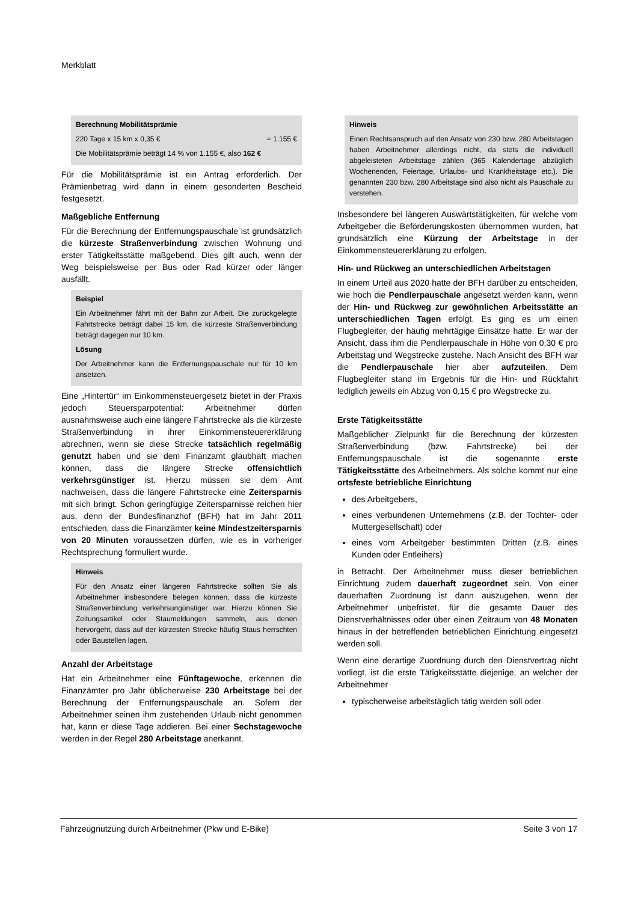Merkblatt
Berechnung Mobilitätsprämie
220 Tage x 15 km x 0,35 € = 1.155 €
Die Mobilitätsprämie beträgt 14 % von 1.155 €, also 162 €
Für die Mobilitätsprämie ist ein Antrag erforderlich. Der Prämienbetrag wird dann in einem gesonderten Bescheid festgesetzt.
Maßgebliche Entfernung
Für die Berechnung der Entfernungspauschale ist grundsätzlich die kürzeste Straßenverbindung zwischen Wohnung und erster Tätigkeitsstätte maßgebend. Dies gilt auch, wenn der Weg beispielsweise per Bus oder Rad kürzer oder länger ausfällt.
Beispiel
Ein Arbeitnehmer fährt mit der Bahn zur Arbeit. Die zurückgelegte Fahrtstrecke beträgt dabei 15 km, die kürzeste Straßenverbindung beträgt dagegen nur 10 km.
Lösung
Der Arbeitnehmer kann die Entfernungspauschale nur für 10 km ansetzen.
Eine „Hintertür“ im Einkommensteuergesetz bietet in der Praxis jedoch Steuersparpotential: Arbeitnehmer dürfen ausnahmsweise auch eine längere Fahrtstrecke als die kürzeste Straßenverbindung in ihrer Einkommensteuererklärung abrechnen, wenn sie diese Strecke tatsächlich regelmäßig genutzt haben und sie dem Finanzamt glaubhaft machen können, dass die längere Strecke offensichtlich verkehrsgünstiger ist. Hierzu müssen sie dem Amt nachweisen, dass die längere Fahrtstrecke eine Zeitersparnis mit sich bringt. Schon geringfügige Zeitersparnisse reichen hier aus, denn der Bundesfinanzhof (BFH) hat im Jahr 2011 entschieden, dass die Finanzämter keine Mindestzeitersparnis von 20 Minuten voraussetzen dürfen, wie es in vorheriger Rechtsprechung formuliert wurde.
Hinweis
Für den Ansatz einer längeren Fahrtstrecke sollten Sie als Arbeitnehmer insbesondere belegen können, dass die kürzeste Straßenverbindung verkehrsungünstiger war. Hierzu können Sie Zeitungsartikel oder Staumeldungen sammeln, aus denen hervorgeht, dass auf der kürzesten Strecke häufig Staus herrschten oder Baustellen lagen.
Anzahl der Arbeitstage
Hat ein Arbeitnehmer eine Fünftagewoche, erkennen die Finanzämter pro Jahr üblicherweise 230 Arbeitstage bei der Berechnung der Entfernungspauschale an. Sofern der Arbeitnehmer seinen ihm zustehenden Urlaub nicht genommen hat, kann er diese Tage addieren. Bei einer Sechstagewoche werden in der Regel 280 Arbeitstage anerkannt.
Hinweis
Einen Rechtsanspruch auf den Ansatz von 230 bzw. 280 Arbeitstagen haben Arbeitnehmer allerdings nicht, da stets die individuell abgeleisteten Arbeitstage zählen (365 Kalendertage abzüglich Wochenenden, Feiertage, Urlaubs- und Krankheitstage etc.). Die genannten 230 bzw. 280 Arbeitstage sind also nicht als Pauschale zu verstehen.
Insbesondere bei längeren Auswärtstätigkeiten, für welche vom Arbeitgeber die Beförderungskosten übernommen wurden, hat grundsätzlich eine Kürzung der Arbeitstage in der Einkommensteuererklärung zu erfolgen.
Hin- und Rückweg an unterschiedlichen Arbeitstagen
In einem Urteil aus 2020 hatte der BFH darüber zu entscheiden, wie hoch die Pendlerpauschale angesetzt werden kann, wenn der Hin- und Rückweg zur gewöhnlichen Arbeitsstätte an unterschiedlichen Tagen erfolgt. Es ging es um einen Flugbegleiter, der häufig mehrtägige Einsätze hatte. Er war der Ansicht, dass ihm die Pendlerpauschale in Höhe von 0,30 € pro Arbeitstag und Wegstrecke zustehe. Nach Ansicht des BFH war die Pendlerpauschale hier aber aufzuteilen. Dem Flugbegleiter stand im Ergebnis für die Hin- und Rückfahrt lediglich jeweils ein Abzug von 0,15 € pro Wegstrecke zu.
Erste Tätigkeitsstätte
Maßgeblicher Zielpunkt für die Berechnung der kürzesten Straßenverbindung (bzw. Fahrtstrecke) bei der Entfernungspauschale ist die sogenannte erste Tätigkeitsstätte des Arbeitnehmers. Als solche kommt nur eine ortsfeste betriebliche Einrichtung
des Arbeitgebers,
eines verbundenen Unternehmens (z.B. der Tochter- oder Muttergesellschaft) oder
eines vom Arbeitgeber bestimmten Dritten (z.B. eines Kunden oder Entleihers)
in Betracht. Der Arbeitnehmer muss dieser betrieblichen Einrichtung zudem dauerhaft zugeordnet sein. Von einer dauerhaften Zuordnung ist dann auszugehen, wenn der Arbeitnehmer unbefristet, für die gesamte Dauer des Dienstverhältnisses oder über einen Zeitraum von 48 Monaten hinaus in der betreffenden betrieblichen Einrichtung eingesetzt werden soll.
Wenn eine derartige Zuordnung durch den Dienstvertrag nicht vorliegt, ist die erste Tätigkeitsstätte diejenige, an welcher der Arbeitnehmer
typischerweise arbeitstäglich tätig werden soll oder
Fahrzeugnutzung durch Arbeitnehmer (Pkw und E-Bike) Seite 3 von 17